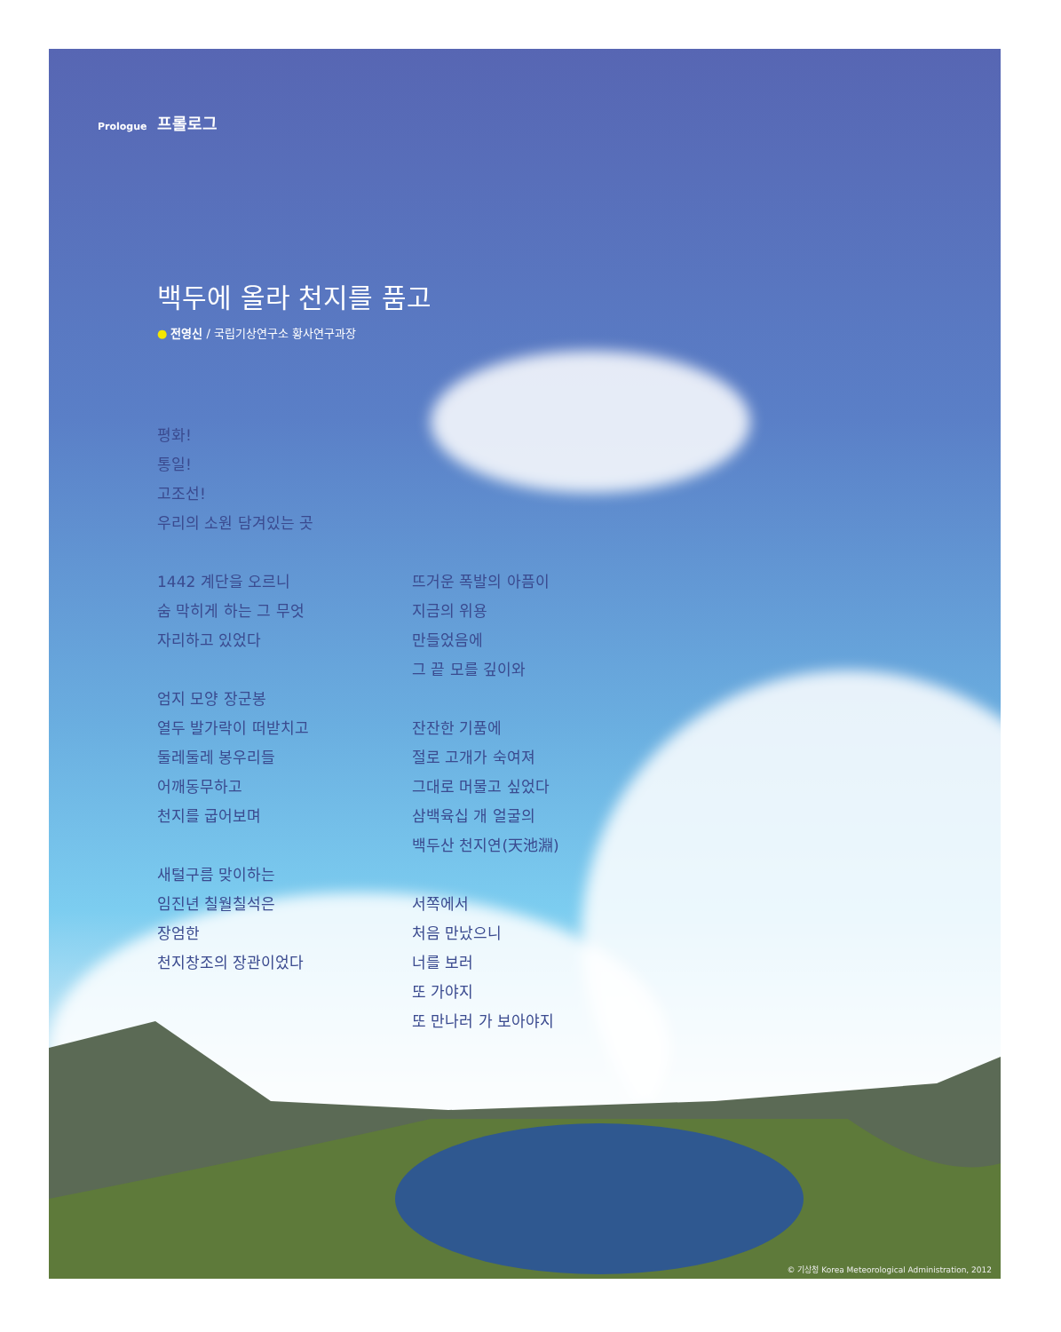Prologue 프롤로그
백두에 올라 천지를 품고
● 전영신 / 국립기상연구소 황사연구과장
평화!
통일!
고조선!
우리의 소원 담겨있는 곳
1442 계단을 오르니
숨 막히게 하는 그 무엇
자리하고 있었다
엄지 모양 장군봉
열두 발가락이 떠받치고
둘레둘레 봉우리들
어깨동무하고
천지를 굽어보며
새털구름 맞이하는
임진년 칠월칠석은
장엄한
천지창조의 장관이었다
뜨거운 폭발의 아픔이
지금의 위용
만들었음에
그 끝 모를 깊이와
잔잔한 기품에
절로 고개가 숙여져
그대로 머물고 싶었다
삼백육십 개 얼굴의
백두산 천지연(天池淵)
서쪽에서
처음 만났으니
너를 보러
또 가야지
또 만나러 가 보아야지
© 기상청 Korea Meteorological Administration, 2012